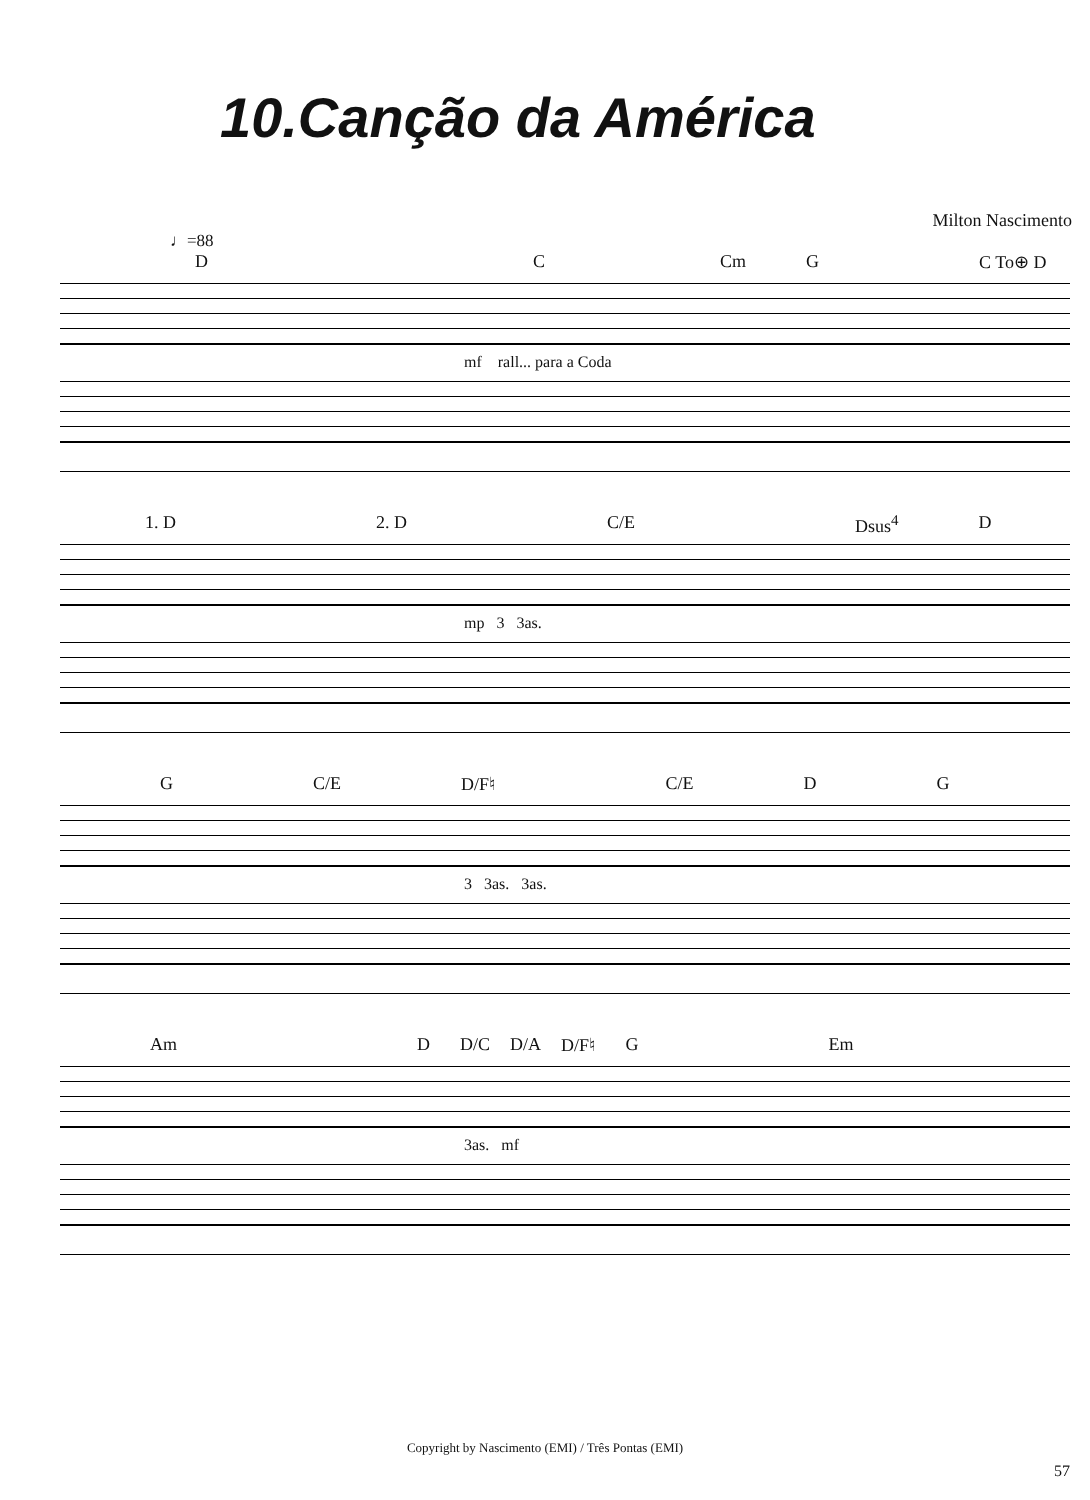10.Canção da América
Milton Nascimento
♩=88
D C Cm G C To⊕ D
mf rall... para a Coda
1. D 2. D C/E Dsus<sup>4</sup> D
mp 3 3as.
G C/E D/F♮ C/E D G
3 3as. 3as.
Am D D/C D/A D/F♮ G Em
3as. mf
Copyright by Nascimento (EMI) / Três Pontas (EMI)
57